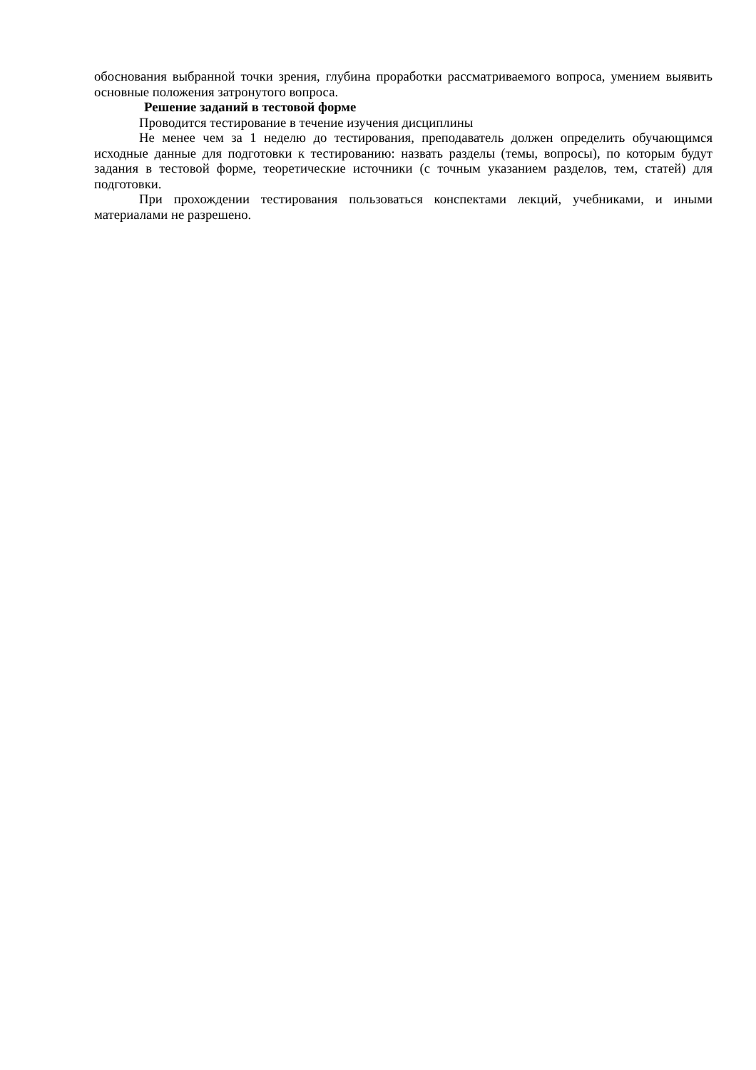обоснования выбранной точки зрения, глубина проработки рассматриваемого вопроса, умением выявить основные положения затронутого вопроса.
Решение заданий в тестовой форме
Проводится тестирование в течение изучения дисциплины
Не менее чем за 1 неделю до тестирования, преподаватель должен определить обучающимся исходные данные для подготовки к тестированию: назвать разделы (темы, вопросы), по которым будут задания в тестовой форме, теоретические источники (с точным указанием разделов, тем, статей) для подготовки.
При прохождении тестирования пользоваться конспектами лекций, учебниками, и иными материалами не разрешено.